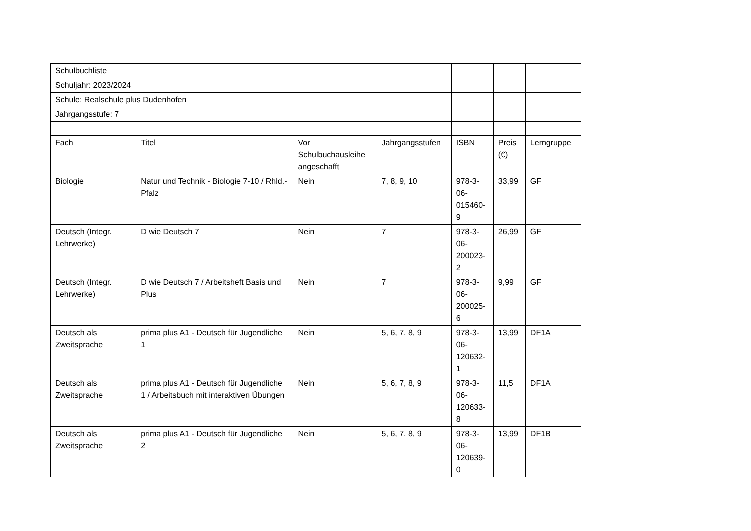| Schulbuchliste | | | | | | |
| Schuljahr: 2023/2024 | | | | | | |
| Schule: Realschule plus Dudenhofen | | | | | | |
| Jahrgangsstufe: 7 | | | | | | |
| Fach | Titel | Vor Schulbuchausleihe angeschafft | Jahrgangsstufen | ISBN | Preis (€) | Lerngruppe |
| Biologie | Natur und Technik - Biologie 7-10 / Rhld.-Pfalz | Nein | 7, 8, 9, 10 | 978-3-06-015460-9 | 33,99 | GF |
| Deutsch (Integr. Lehrwerke) | D wie Deutsch 7 | Nein | 7 | 978-3-06-200023-2 | 26,99 | GF |
| Deutsch (Integr. Lehrwerke) | D wie Deutsch 7 / Arbeitsheft Basis und Plus | Nein | 7 | 978-3-06-200025-6 | 9,99 | GF |
| Deutsch als Zweitsprache | prima plus A1 - Deutsch für Jugendliche 1 | Nein | 5, 6, 7, 8, 9 | 978-3-06-120632-1 | 13,99 | DF1A |
| Deutsch als Zweitsprache | prima plus A1 - Deutsch für Jugendliche 1 / Arbeitsbuch mit interaktiven Übungen | Nein | 5, 6, 7, 8, 9 | 978-3-06-120633-8 | 11,5 | DF1A |
| Deutsch als Zweitsprache | prima plus A1 - Deutsch für Jugendliche 2 | Nein | 5, 6, 7, 8, 9 | 978-3-06-120639-0 | 13,99 | DF1B |